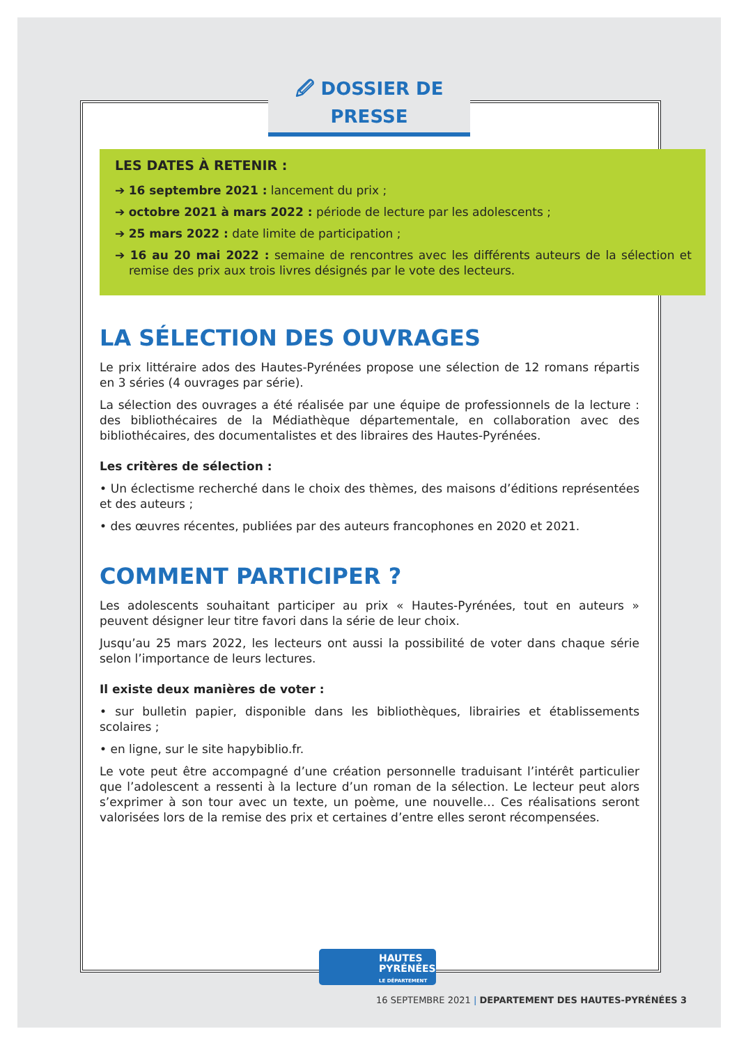🖉 DOSSIER DE PRESSE
LES DATES À RETENIR :
➔ 16 septembre 2021 : lancement du prix ;
➔ octobre 2021 à mars 2022 : période de lecture par les adolescents ;
➔ 25 mars 2022 : date limite de participation ;
➔ 16 au 20 mai 2022 : semaine de rencontres avec les différents auteurs de la sélection et remise des prix aux trois livres désignés par le vote des lecteurs.
LA SÉLECTION DES OUVRAGES
Le prix littéraire ados des Hautes-Pyrénées propose une sélection de 12 romans répartis en 3 séries (4 ouvrages par série).
La sélection des ouvrages a été réalisée par une équipe de professionnels de la lecture : des bibliothécaires de la Médiathèque départementale, en collaboration avec des bibliothécaires, des documentalistes et des libraires des Hautes-Pyrénées.
Les critères de sélection :
• Un éclectisme recherché dans le choix des thèmes, des maisons d’éditions représentées et des auteurs ;
• des œuvres récentes, publiées par des auteurs francophones en 2020 et 2021.
COMMENT PARTICIPER ?
Les adolescents souhaitant participer au prix « Hautes-Pyrénées, tout en auteurs » peuvent désigner leur titre favori dans la série de leur choix.
Jusqu’au 25 mars 2022, les lecteurs ont aussi la possibilité de voter dans chaque série selon l’importance de leurs lectures.
Il existe deux manières de voter :
• sur bulletin papier, disponible dans les bibliothèques, librairies et établissements scolaires ;
• en ligne, sur le site hapybiblio.fr.
Le vote peut être accompagné d’une création personnelle traduisant l’intérêt particulier que l’adolescent a ressenti à la lecture d’un roman de la sélection. Le lecteur peut alors s’exprimer à son tour avec un texte, un poème, une nouvelle… Ces réalisations seront valorisées lors de la remise des prix et certaines d’entre elles seront récompensées.
HAUTES
PYRÉNÉES
LE DÉPARTEMENT
16 SEPTEMBRE 2021 | DEPARTEMENT DES HAUTES-PYRÉNÉES 3